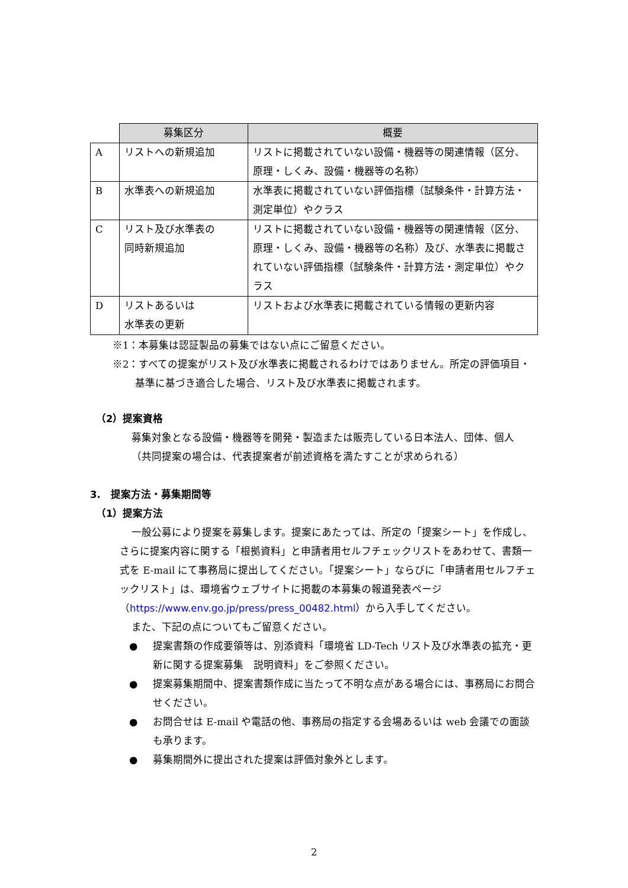| | 募集区分 | 概要 |
| --- | --- | --- |
| A | リストへの新規追加 | リストに掲載されていない設備・機器等の関連情報（区分、原理・しくみ、設備・機器等の名称） |
| B | 水準表への新規追加 | 水準表に掲載されていない評価指標（試験条件・計算方法・測定単位）やクラス |
| C | リスト及び水準表の 同時新規追加 | リストに掲載されていない設備・機器等の関連情報（区分、原理・しくみ、設備・機器等の名称）及び、水準表に掲載されていない評価指標（試験条件・計算方法・測定単位）やクラス |
| D | リストあるいは 水準表の更新 | リストおよび水準表に掲載されている情報の更新内容 |
※1：本募集は認証製品の募集ではない点にご留意ください。
※2：すべての提案がリスト及び水準表に掲載されるわけではありません。所定の評価項目・基準に基づき適合した場合、リスト及び水準表に掲載されます。
（2）提案資格
募集対象となる設備・機器等を開発・製造または販売している日本法人、団体、個人
（共同提案の場合は、代表提案者が前述資格を満たすことが求められる）
3.　提案方法・募集期間等
（1）提案方法
一般公募により提案を募集します。提案にあたっては、所定の「提案シート」を作成し、さらに提案内容に関する「根拠資料」と申請者用セルフチェックリストをあわせて、書類一式を E-mail にて事務局に提出してください。「提案シート」ならびに「申請者用セルフチェックリスト」は、環境省ウェブサイトに掲載の本募集の報道発表ページ
（https://www.env.go.jp/press/press_00482.html）から入手してください。
また、下記の点についてもご留意ください。
● 提案書類の作成要領等は、別添資料「環境省 LD-Tech リスト及び水準表の拡充・更新に関する提案募集　説明資料」をご参照ください。
● 提案募集期間中、提案書類作成に当たって不明な点がある場合には、事務局にお問合せください。
● お問合せは E-mail や電話の他、事務局の指定する会場あるいは web 会議での面談も承ります。
● 募集期間外に提出された提案は評価対象外とします。
2